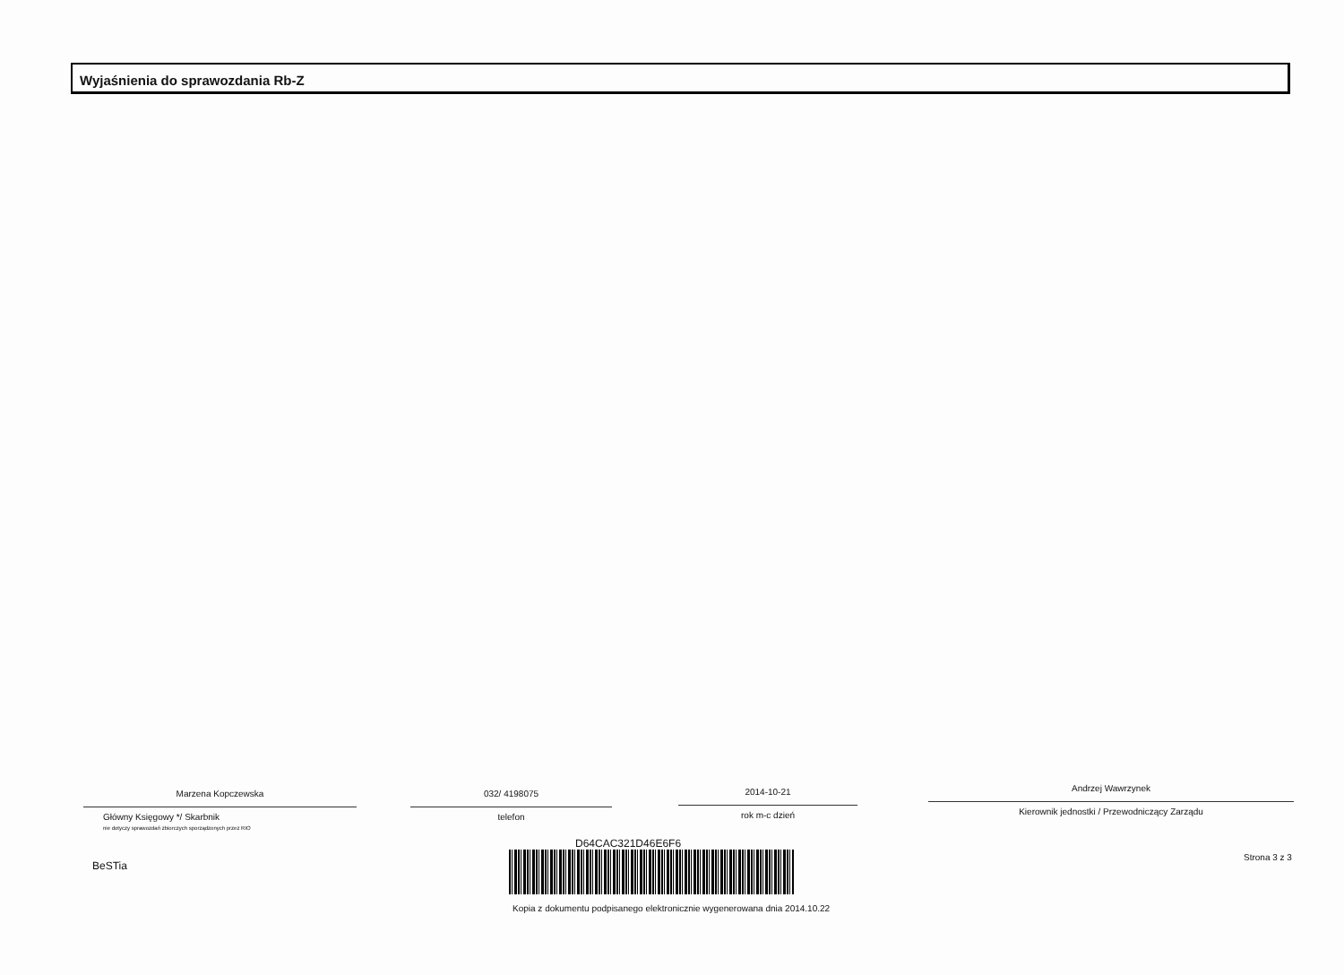Wyjaśnienia do sprawozdania Rb-Z
Marzena Kopczewska
Główny Księgowy */ Skarbnik
nie dotyczy sprawozdań zbiorczych sporządzonych przez RIO
032/ 4198075
telefon
2014-10-21
rok m-c dzień
Andrzej Wawrzynek
Kierownik jednostki / Przewodniczący Zarządu
D64CAC321D46E6F6
BeSTia
Strona 3 z 3
Kopia z dokumentu podpisanego elektronicznie wygenerowana dnia 2014.10.22